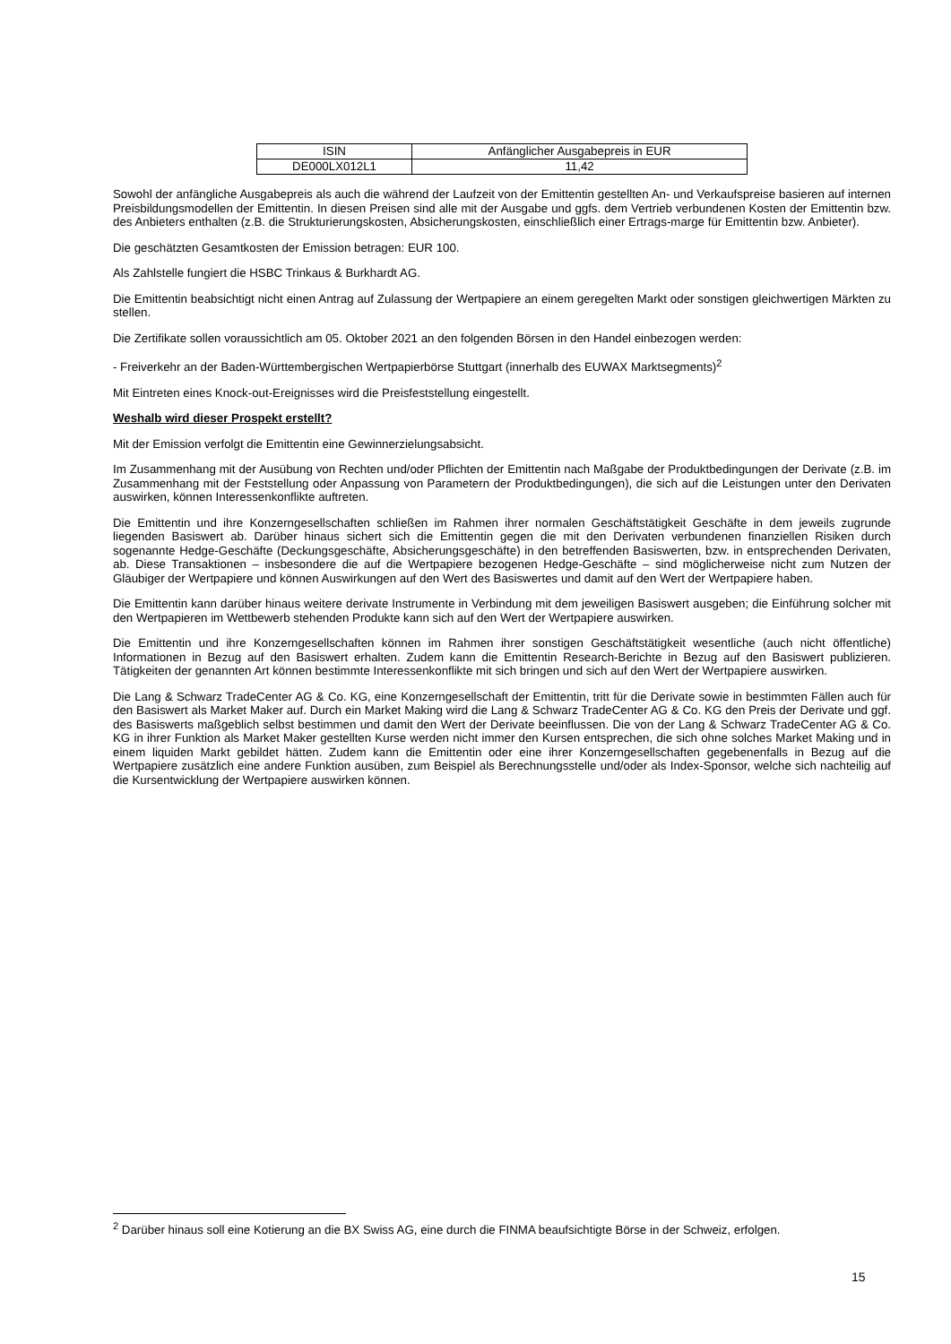| ISIN | Anfänglicher Ausgabepreis in EUR |
| DE000LX012L1 | 11,42 |
Sowohl der anfängliche Ausgabepreis als auch die während der Laufzeit von der Emittentin gestellten An- und Verkaufspreise basieren auf internen Preisbildungsmodellen der Emittentin. In diesen Preisen sind alle mit der Ausgabe und ggfs. dem Vertrieb verbundenen Kosten der Emittentin bzw. des Anbieters enthalten (z.B. die Strukturierungskosten, Absicherungskosten, einschließlich einer Ertrags-marge für Emittentin bzw. Anbieter).
Die geschätzten Gesamtkosten der Emission betragen: EUR 100.
Als Zahlstelle fungiert die HSBC Trinkaus & Burkhardt AG.
Die Emittentin beabsichtigt nicht einen Antrag auf Zulassung der Wertpapiere an einem geregelten Markt oder sonstigen gleichwertigen Märkten zu stellen.
Die Zertifikate sollen voraussichtlich am 05. Oktober 2021 an den folgenden Börsen in den Handel einbezogen werden:
- Freiverkehr an der Baden-Württembergischen Wertpapierbörse Stuttgart (innerhalb des EUWAX Marktsegments)<sup>2</sup>
Mit Eintreten eines Knock-out-Ereignisses wird die Preisfeststellung eingestellt.
Weshalb wird dieser Prospekt erstellt?
Mit der Emission verfolgt die Emittentin eine Gewinnerzielungsabsicht.
Im Zusammenhang mit der Ausübung von Rechten und/oder Pflichten der Emittentin nach Maßgabe der Produktbedingungen der Derivate (z.B. im Zusammenhang mit der Feststellung oder Anpassung von Parametern der Produktbedingungen), die sich auf die Leistungen unter den Derivaten auswirken, können Interessenkonflikte auftreten.
Die Emittentin und ihre Konzerngesellschaften schließen im Rahmen ihrer normalen Geschäftstätigkeit Geschäfte in dem jeweils zugrunde liegenden Basiswert ab. Darüber hinaus sichert sich die Emittentin gegen die mit den Derivaten verbundenen finanziellen Risiken durch sogenannte Hedge-Geschäfte (Deckungsgeschäfte, Absicherungsgeschäfte) in den betreffenden Basiswerten, bzw. in entsprechenden Derivaten, ab. Diese Transaktionen – insbesondere die auf die Wertpapiere bezogenen Hedge-Geschäfte – sind möglicherweise nicht zum Nutzen der Gläubiger der Wertpapiere und können Auswirkungen auf den Wert des Basiswertes und damit auf den Wert der Wertpapiere haben.
Die Emittentin kann darüber hinaus weitere derivate Instrumente in Verbindung mit dem jeweiligen Basiswert ausgeben; die Einführung solcher mit den Wertpapieren im Wettbewerb stehenden Produkte kann sich auf den Wert der Wertpapiere auswirken.
Die Emittentin und ihre Konzerngesellschaften können im Rahmen ihrer sonstigen Geschäftstätigkeit wesentliche (auch nicht öffentliche) Informationen in Bezug auf den Basiswert erhalten. Zudem kann die Emittentin Research-Berichte in Bezug auf den Basiswert publizieren. Tätigkeiten der genannten Art können bestimmte Interessenkonflikte mit sich bringen und sich auf den Wert der Wertpapiere auswirken.
Die Lang & Schwarz TradeCenter AG & Co. KG, eine Konzerngesellschaft der Emittentin, tritt für die Derivate sowie in bestimmten Fällen auch für den Basiswert als Market Maker auf. Durch ein Market Making wird die Lang & Schwarz TradeCenter AG & Co. KG den Preis der Derivate und ggf. des Basiswerts maßgeblich selbst bestimmen und damit den Wert der Derivate beeinflussen. Die von der Lang & Schwarz TradeCenter AG & Co. KG in ihrer Funktion als Market Maker gestellten Kurse werden nicht immer den Kursen entsprechen, die sich ohne solches Market Making und in einem liquiden Markt gebildet hätten. Zudem kann die Emittentin oder eine ihrer Konzerngesellschaften gegebenenfalls in Bezug auf die Wertpapiere zusätzlich eine andere Funktion ausüben, zum Beispiel als Berechnungsstelle und/oder als Index-Sponsor, welche sich nachteilig auf die Kursentwicklung der Wertpapiere auswirken können.
<sup>2</sup> Darüber hinaus soll eine Kotierung an die BX Swiss AG, eine durch die FINMA beaufsichtigte Börse in der Schweiz, erfolgen.
15